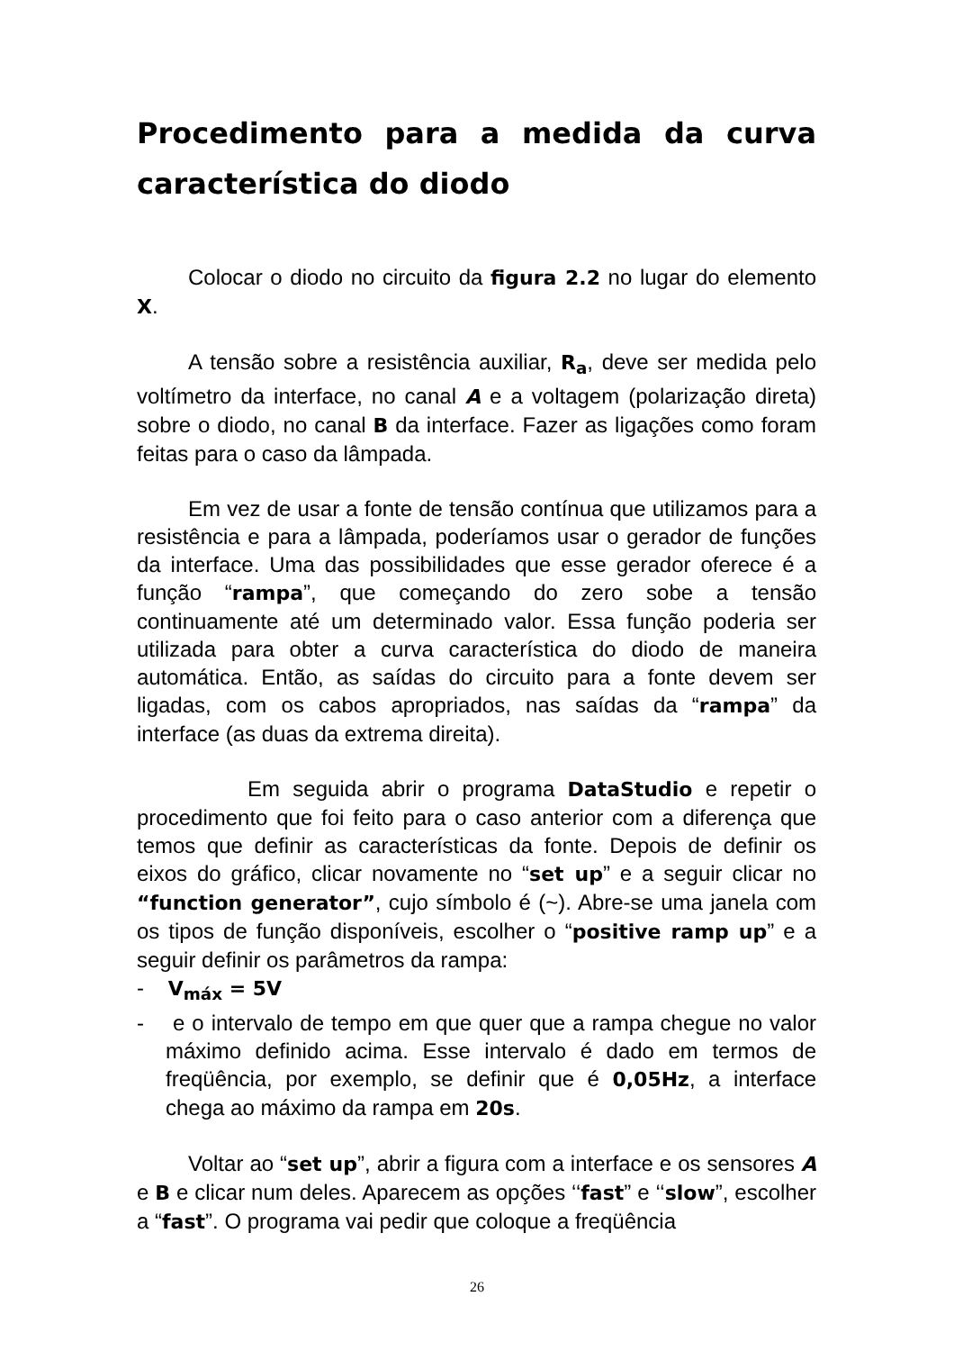Procedimento para a medida da curva característica do diodo
Colocar o diodo no circuito da figura 2.2 no lugar do elemento X.
A tensão sobre a resistência auxiliar, R<sub>a</sub>, deve ser medida pelo voltímetro da interface, no canal A e a voltagem (polarização direta) sobre o diodo, no canal B da interface. Fazer as ligações como foram feitas para o caso da lâmpada.
Em vez de usar a fonte de tensão contínua que utilizamos para a resistência e para a lâmpada, poderíamos usar o gerador de funções da interface. Uma das possibilidades que esse gerador oferece é a função “rampa”, que começando do zero sobe a tensão continuamente até um determinado valor. Essa função poderia ser utilizada para obter a curva característica do diodo de maneira automática. Então, as saídas do circuito para a fonte devem ser ligadas, com os cabos apropriados, nas saídas da “rampa” da interface (as duas da extrema direita).
Em seguida abrir o programa DataStudio e repetir o procedimento que foi feito para o caso anterior com a diferença que temos que definir as características da fonte. Depois de definir os eixos do gráfico, clicar novamente no “set up” e a seguir clicar no “function generator”, cujo símbolo é (~). Abre-se uma janela com os tipos de função disponíveis, escolher o “positive ramp up” e a seguir definir os parâmetros da rampa:
- V<sub>máx</sub> = 5V
- e o intervalo de tempo em que quer que a rampa chegue no valor máximo definido acima. Esse intervalo é dado em termos de freqüência, por exemplo, se definir que é 0,05Hz, a interface chega ao máximo da rampa em 20s.
Voltar ao “set up”, abrir a figura com a interface e os sensores A e B e clicar num deles. Aparecem as opções ‘‘fast” e ‘‘slow”, escolher a “fast”. O programa vai pedir que coloque a freqüência
26